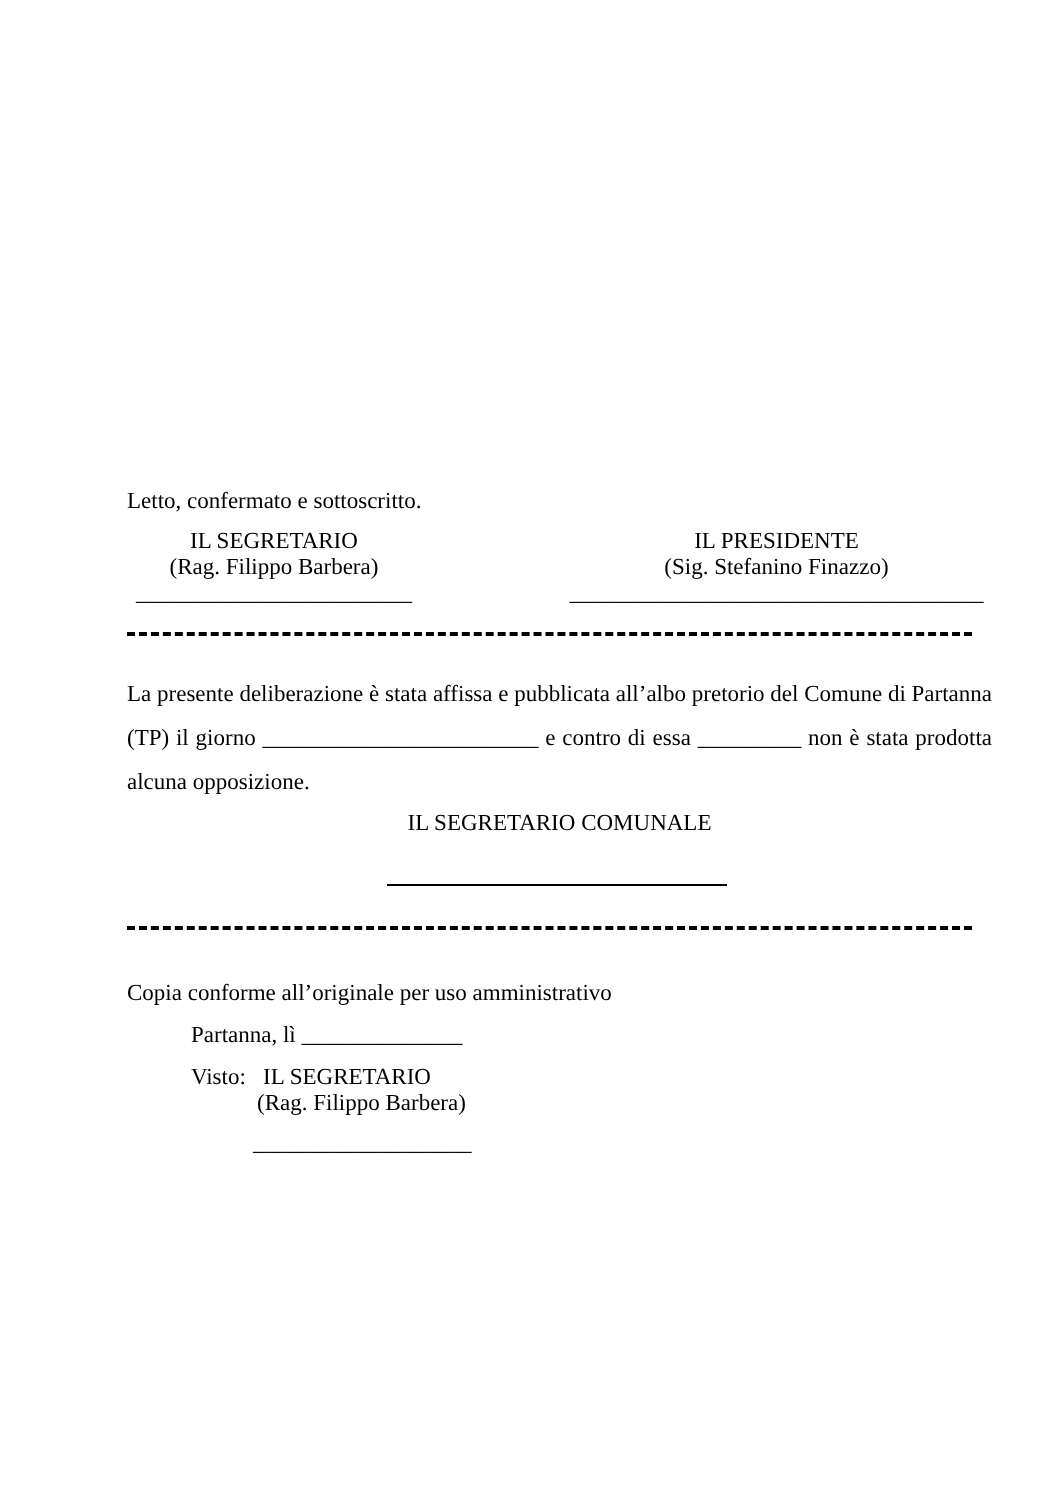Letto, confermato e sottoscritto.
IL SEGRETARIO
(Rag. Filippo Barbera)
________________________
IL PRESIDENTE
(Sig. Stefanino Finazzo)
____________________________________
La presente deliberazione è stata affissa e pubblicata all’albo pretorio del Comune di Partanna (TP) il giorno ________________________ e contro di essa _________ non è stata prodotta alcuna opposizione.
IL SEGRETARIO COMUNALE
Copia conforme all’originale per uso amministrativo
Partanna, lì ______________
Visto: IL SEGRETARIO
(Rag. Filippo Barbera)
___________________